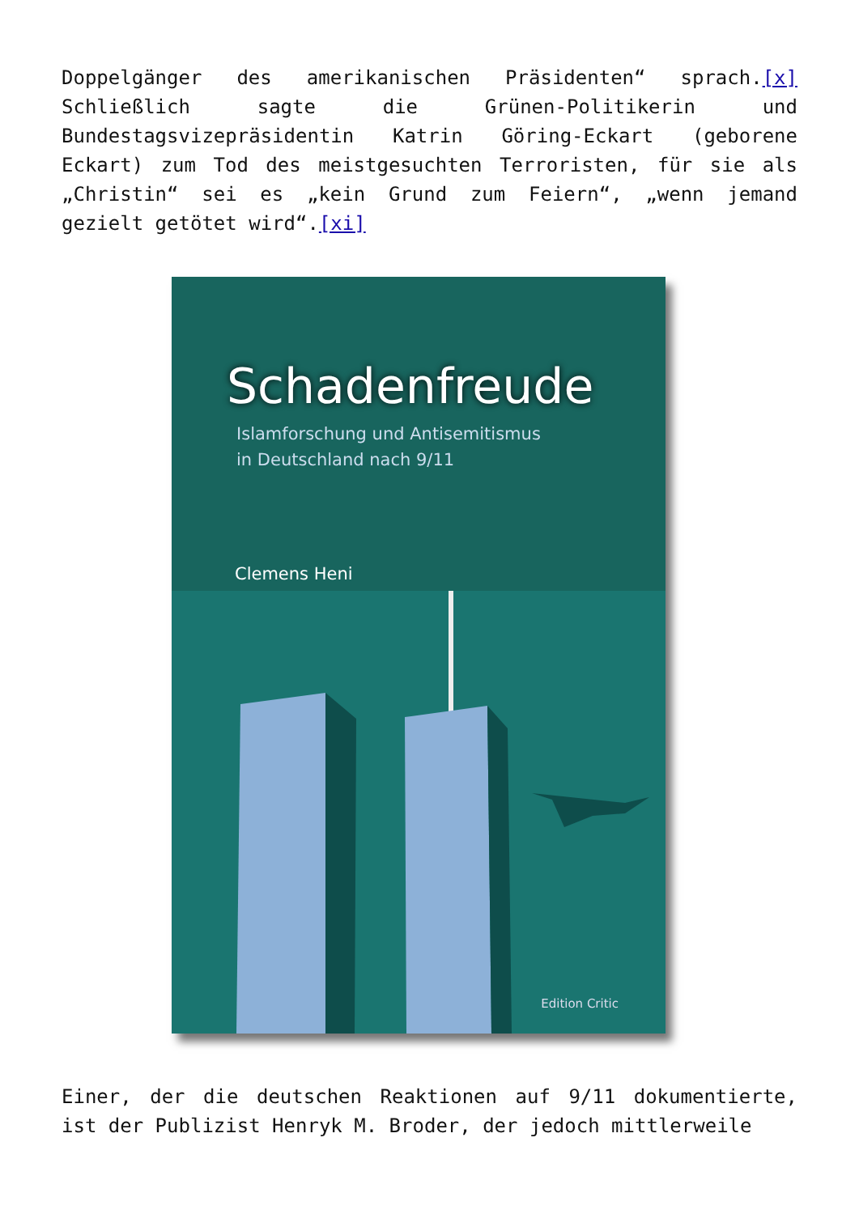Doppelgänger des amerikanischen Präsidenten“ sprach.[x] Schließlich sagte die Grünen-Politikerin und Bundestagsvizepräsidentin Katrin Göring-Eckart (geborene Eckart) zum Tod des meistgesuchten Terroristen, für sie als „Christin“ sei es „kein Grund zum Feiern“, „wenn jemand gezielt getötet wird“.[xi]
Schadenfreude
Islamforschung und Antisemitismus
in Deutschland nach 9/11
Clemens Heni
Edition Critic
Einer, der die deutschen Reaktionen auf 9/11 dokumentierte, ist der Publizist Henryk M. Broder, der jedoch mittlerweile